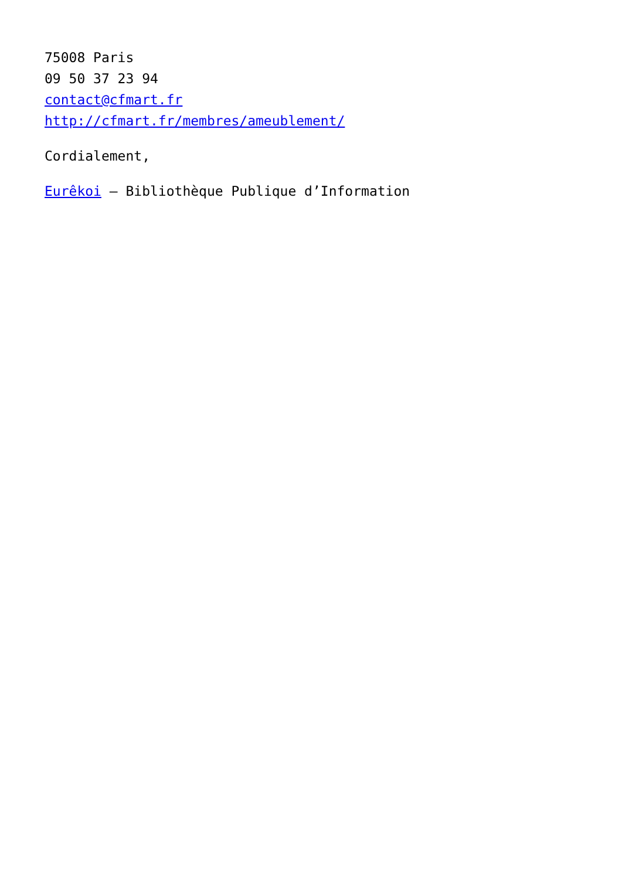75008 Paris
09 50 37 23 94
contact@cfmart.fr
http://cfmart.fr/membres/ameublement/
Cordialement,
Eurêkoi – Bibliothèque Publique d’Information